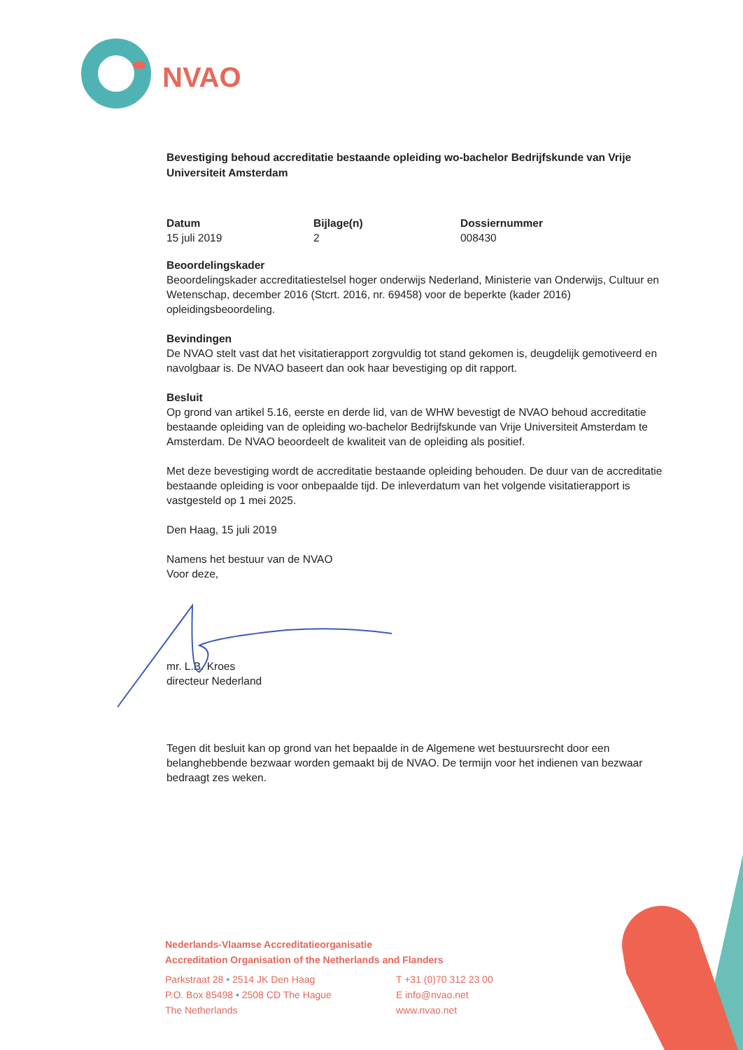NVAO
Bevestiging behoud accreditatie bestaande opleiding wo-bachelor Bedrijfskunde van Vrije Universiteit Amsterdam
Datum
15 juli 2019
Bijlage(n)
2
Dossiernummer
008430
Beoordelingskader
Beoordelingskader accreditatiestelsel hoger onderwijs Nederland, Ministerie van Onderwijs, Cultuur en Wetenschap, december 2016 (Stcrt. 2016, nr. 69458) voor de beperkte (kader 2016) opleidingsbeoordeling.
Bevindingen
De NVAO stelt vast dat het visitatierapport zorgvuldig tot stand gekomen is, deugdelijk gemotiveerd en navolgbaar is. De NVAO baseert dan ook haar bevestiging op dit rapport.
Besluit
Op grond van artikel 5.16, eerste en derde lid, van de WHW bevestigt de NVAO behoud accreditatie bestaande opleiding van de opleiding wo-bachelor Bedrijfskunde van Vrije Universiteit Amsterdam te Amsterdam. De NVAO beoordeelt de kwaliteit van de opleiding als positief.
Met deze bevestiging wordt de accreditatie bestaande opleiding behouden. De duur van de accreditatie bestaande opleiding is voor onbepaalde tijd. De inleverdatum van het volgende visitatierapport is vastgesteld op 1 mei 2025.
Den Haag, 15 juli 2019
Namens het bestuur van de NVAO
Voor deze,
mr. L.B. Kroes
directeur Nederland
Tegen dit besluit kan op grond van het bepaalde in de Algemene wet bestuursrecht door een belanghebbende bezwaar worden gemaakt bij de NVAO. De termijn voor het indienen van bezwaar bedraagt zes weken.
Nederlands-Vlaamse Accreditatieorganisatie
Accreditation Organisation of the Netherlands and Flanders
Parkstraat 28 • 2514 JK Den Haag
P.O. Box 85498 • 2508 CD The Hague
The Netherlands
T +31 (0)70 312 23 00
E info@nvao.net
www.nvao.net